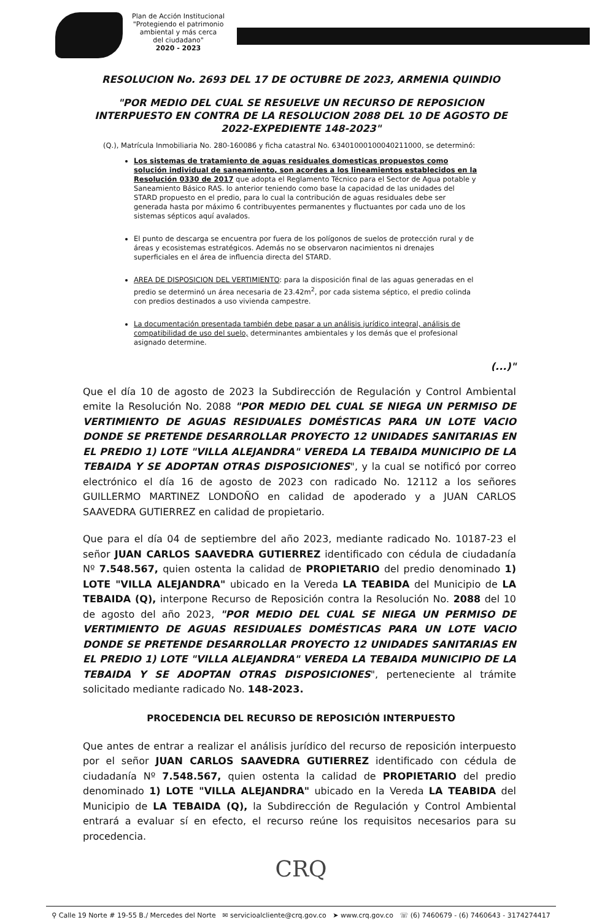Plan de Acción Institucional
"Protegiendo el patrimonio
ambiental y más cerca
del ciudadano"
2020 - 2023
RESOLUCION No. 2693 DEL 17 DE OCTUBRE DE 2023, ARMENIA QUINDIO
"POR MEDIO DEL CUAL SE RESUELVE UN RECURSO DE REPOSICION INTERPUESTO EN CONTRA DE LA RESOLUCION 2088 DEL 10 DE AGOSTO DE 2022-EXPEDIENTE 148-2023"
(Q.), Matrícula Inmobiliaria No. 280-160086 y ficha catastral No. 63401000100040211000, se determinó:
Los sistemas de tratamiento de aguas residuales domesticas propuestos como solución individual de saneamiento, son acordes a los lineamientos establecidos en la Resolución 0330 de 2017 que adopta el Reglamento Técnico para el Sector de Agua potable y Saneamiento Básico RAS. lo anterior teniendo como base la capacidad de las unidades del STARD propuesto en el predio, para lo cual la contribución de aguas residuales debe ser generada hasta por máximo 6 contribuyentes permanentes y fluctuantes por cada uno de los sistemas sépticos aquí avalados.
El punto de descarga se encuentra por fuera de los polígonos de suelos de protección rural y de áreas y ecosistemas estratégicos. Además no se observaron nacimientos ni drenajes superficiales en el área de influencia directa del STARD.
AREA DE DISPOSICION DEL VERTIMIENTO: para la disposición final de las aguas generadas en el predio se determinó un área necesaria de 23.42m<sup>2</sup>, por cada sistema séptico, el predio colinda con predios destinados a uso vivienda campestre.
La documentación presentada también debe pasar a un análisis jurídico integral, análisis de compatibilidad de uso del suelo, determinantes ambientales y los demás que el profesional asignado determine.
(...)"
Que el día 10 de agosto de 2023 la Subdirección de Regulación y Control Ambiental emite la Resolución No. 2088 "POR MEDIO DEL CUAL SE NIEGA UN PERMISO DE VERTIMIENTO DE AGUAS RESIDUALES DOMÉSTICAS PARA UN LOTE VACIO DONDE SE PRETENDE DESARROLLAR PROYECTO 12 UNIDADES SANITARIAS EN EL PREDIO 1) LOTE "VILLA ALEJANDRA" VEREDA LA TEBAIDA MUNICIPIO DE LA TEBAIDA Y SE ADOPTAN OTRAS DISPOSICIONES", y la cual se notificó por correo electrónico el día 16 de agosto de 2023 con radicado No. 12112 a los señores GUILLERMO MARTINEZ LONDOÑO en calidad de apoderado y a JUAN CARLOS SAAVEDRA GUTIERREZ en calidad de propietario.
Que para el día 04 de septiembre del año 2023, mediante radicado No. 10187-23 el señor JUAN CARLOS SAAVEDRA GUTIERREZ identificado con cédula de ciudadanía Nº 7.548.567, quien ostenta la calidad de PROPIETARIO del predio denominado 1) LOTE "VILLA ALEJANDRA" ubicado en la Vereda LA TEABIDA del Municipio de LA TEBAIDA (Q), interpone Recurso de Reposición contra la Resolución No. 2088 del 10 de agosto del año 2023, "POR MEDIO DEL CUAL SE NIEGA UN PERMISO DE VERTIMIENTO DE AGUAS RESIDUALES DOMÉSTICAS PARA UN LOTE VACIO DONDE SE PRETENDE DESARROLLAR PROYECTO 12 UNIDADES SANITARIAS EN EL PREDIO 1) LOTE "VILLA ALEJANDRA" VEREDA LA TEBAIDA MUNICIPIO DE LA TEBAIDA Y SE ADOPTAN OTRAS DISPOSICIONES", perteneciente al trámite solicitado mediante radicado No. 148-2023.
PROCEDENCIA DEL RECURSO DE REPOSICIÓN INTERPUESTO
Que antes de entrar a realizar el análisis jurídico del recurso de reposición interpuesto por el señor JUAN CARLOS SAAVEDRA GUTIERREZ identificado con cédula de ciudadanía Nº 7.548.567, quien ostenta la calidad de PROPIETARIO del predio denominado 1) LOTE "VILLA ALEJANDRA" ubicado en la Vereda LA TEABIDA del Municipio de LA TEBAIDA (Q), la Subdirección de Regulación y Control Ambiental entrará a evaluar sí en efecto, el recurso reúne los requisitos necesarios para su procedencia.
CRQ
⚲ Calle 19 Norte # 19-55 B./ Mercedes del Norte ✉ servicioalcliente@crq.gov.co ➤ www.crq.gov.co ☏ (6) 7460679 - (6) 7460643 - 3174274417